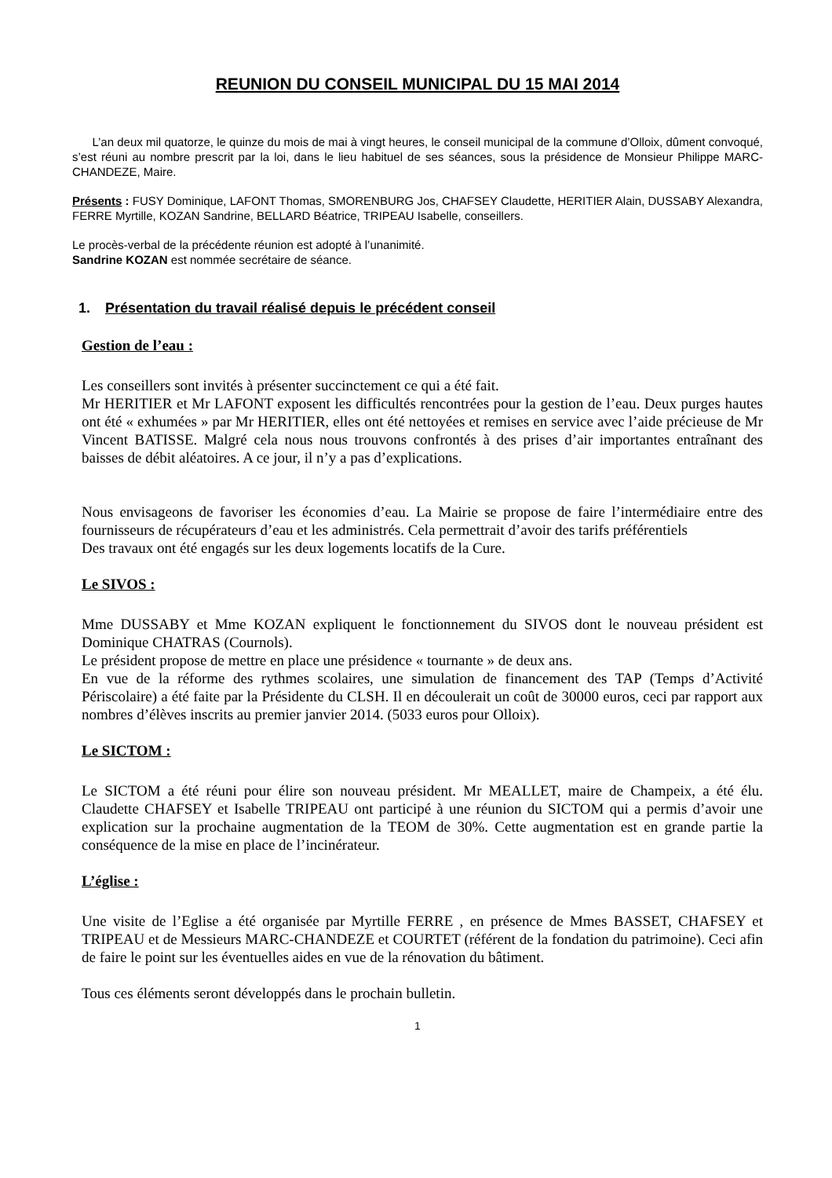REUNION DU CONSEIL MUNICIPAL DU 15 MAI 2014
L’an deux mil quatorze, le quinze du mois de mai à vingt heures, le conseil municipal de la commune d’Olloix, dûment convoqué, s’est réuni au nombre prescrit par la loi, dans le lieu habituel de ses séances, sous la présidence de Monsieur Philippe MARC-CHANDEZE, Maire.
Présents : FUSY Dominique, LAFONT Thomas, SMORENBURG Jos, CHAFSEY Claudette, HERITIER Alain, DUSSABY Alexandra, FERRE Myrtille, KOZAN Sandrine, BELLARD Béatrice, TRIPEAU Isabelle, conseillers.
Le procès-verbal de la précédente réunion est adopté à l’unanimité.
Sandrine KOZAN est nommée secrétaire de séance.
1. Présentation du travail réalisé depuis le précédent conseil
Gestion de l’eau :
Les conseillers sont invités à présenter succinctement ce qui a été fait.
Mr HERITIER et Mr LAFONT exposent les difficultés rencontrées pour la gestion de l’eau. Deux purges hautes ont été « exhumées » par Mr HERITIER, elles ont été nettoyées et remises en service avec l’aide précieuse de Mr Vincent BATISSE. Malgré cela nous nous trouvons confrontés à des prises d’air importantes entraînant des baisses de débit aléatoires. A ce jour, il n’y a pas d’explications.
Nous envisageons de favoriser les économies d’eau. La Mairie se propose de faire l’intermédiaire entre des fournisseurs de récupérateurs d’eau et les administrés. Cela permettrait d’avoir des tarifs préférentiels
Des travaux ont été engagés sur les deux logements locatifs de la Cure.
Le SIVOS :
Mme DUSSABY et Mme KOZAN expliquent le fonctionnement du SIVOS dont le nouveau président est Dominique CHATRAS (Cournols).
Le président propose de mettre en place une présidence « tournante » de deux ans.
En vue de la réforme des rythmes scolaires, une simulation de financement des TAP (Temps d’Activité Périscolaire) a été faite par la Présidente du CLSH. Il en découlerait un coût de 30000 euros, ceci par rapport aux nombres d’élèves inscrits au premier janvier 2014. (5033 euros pour Olloix).
Le SICTOM :
Le SICTOM a été réuni pour élire son nouveau président. Mr MEALLET, maire de Champeix, a été élu. Claudette CHAFSEY et Isabelle TRIPEAU ont participé à une réunion du SICTOM qui a permis d’avoir une explication sur la prochaine augmentation de la TEOM de 30%. Cette augmentation est en grande partie la conséquence de la mise en place de l’incinérateur.
L’église :
Une visite de l’Eglise a été organisée par Myrtille FERRE , en présence de Mmes BASSET, CHAFSEY et TRIPEAU et de Messieurs MARC-CHANDEZE et COURTET (référent de la fondation du patrimoine). Ceci afin de faire le point sur les éventuelles aides en vue de la rénovation du bâtiment.
Tous ces éléments seront développés dans le prochain bulletin.
1